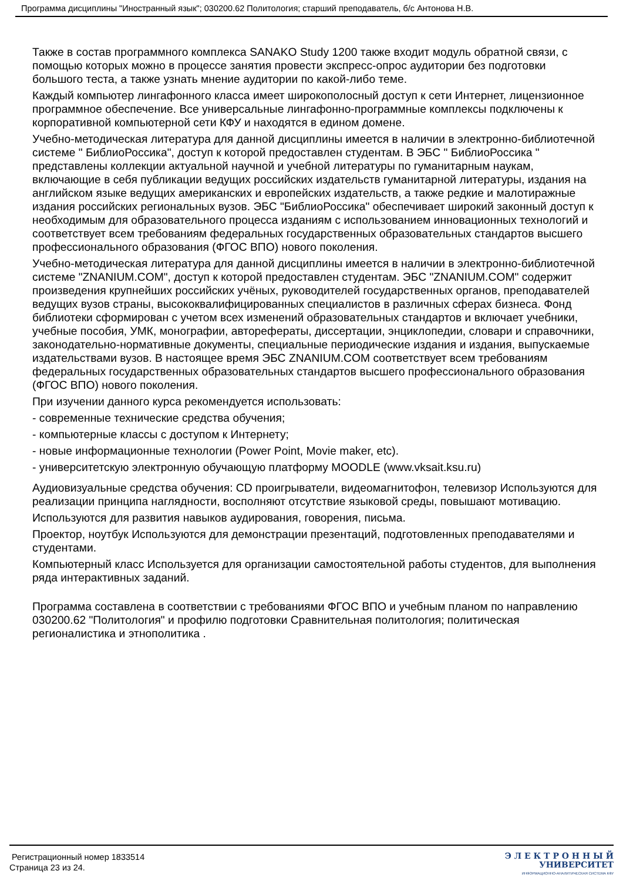Программа дисциплины "Иностранный язык"; 030200.62 Политология; старший преподаватель, б/с Антонова Н.В.
Также в состав программного комплекса SANAKO Study 1200 также входит модуль обратной связи, с помощью которых можно в процессе занятия провести экспресс-опрос аудитории без подготовки большого теста, а также узнать мнение аудитории по какой-либо теме.
Каждый компьютер лингафонного класса имеет широкополосный доступ к сети Интернет, лицензионное программное обеспечение. Все универсальные лингафонно-программные комплексы подключены к корпоративной компьютерной сети КФУ и находятся в едином домене.
Учебно-методическая литература для данной дисциплины имеется в наличии в электронно-библиотечной системе " БиблиоРоссика", доступ к которой предоставлен студентам. В ЭБС " БиблиоРоссика " представлены коллекции актуальной научной и учебной литературы по гуманитарным наукам, включающие в себя публикации ведущих российских издательств гуманитарной литературы, издания на английском языке ведущих американских и европейских издательств, а также редкие и малотиражные издания российских региональных вузов. ЭБС "БиблиоРоссика" обеспечивает широкий законный доступ к необходимым для образовательного процесса изданиям с использованием инновационных технологий и соответствует всем требованиям федеральных государственных образовательных стандартов высшего профессионального образования (ФГОС ВПО) нового поколения.
Учебно-методическая литература для данной дисциплины имеется в наличии в электронно-библиотечной системе "ZNANIUM.COM", доступ к которой предоставлен студентам. ЭБС "ZNANIUM.COM" содержит произведения крупнейших российских учёных, руководителей государственных органов, преподавателей ведущих вузов страны, высококвалифицированных специалистов в различных сферах бизнеса. Фонд библиотеки сформирован с учетом всех изменений образовательных стандартов и включает учебники, учебные пособия, УМК, монографии, авторефераты, диссертации, энциклопедии, словари и справочники, законодательно-нормативные документы, специальные периодические издания и издания, выпускаемые издательствами вузов. В настоящее время ЭБС ZNANIUM.COM соответствует всем требованиям федеральных государственных образовательных стандартов высшего профессионального образования (ФГОС ВПО) нового поколения.
При изучении данного курса рекомендуется использовать:
- современные технические средства обучения;
- компьютерные классы с доступом к Интернету;
- новые информационные технологии (Power Point, Movie maker, etc).
- университетскую электронную обучающую платформу MOODLE (www.vksait.ksu.ru)
Аудиовизуальные средства обучения: CD проигрыватели, видеомагнитофон, телевизор Используются для реализации принципа наглядности, восполняют отсутствие языковой среды, повышают мотивацию.
Используются для развития навыков аудирования, говорения, письма.
Проектор, ноутбук Используются для демонстрации презентаций, подготовленных преподавателями и студентами.
Компьютерный класс Используется для организации самостоятельной работы студентов, для выполнения ряда интерактивных заданий.
Программа составлена в соответствии с требованиями ФГОС ВПО и учебным планом по направлению 030200.62 "Политология" и профилю подготовки Сравнительная политология; политическая регионалистика и этнополитика .
Регистрационный номер 1833514
Страница 23 из 24.
Э Л Е К Т Р О Н Н Ы Й
УНИВЕРСИТЕТ
ИНФОРМАЦИОННО-АНАЛИТИЧЕСКАЯ СИСТЕМА КФУ